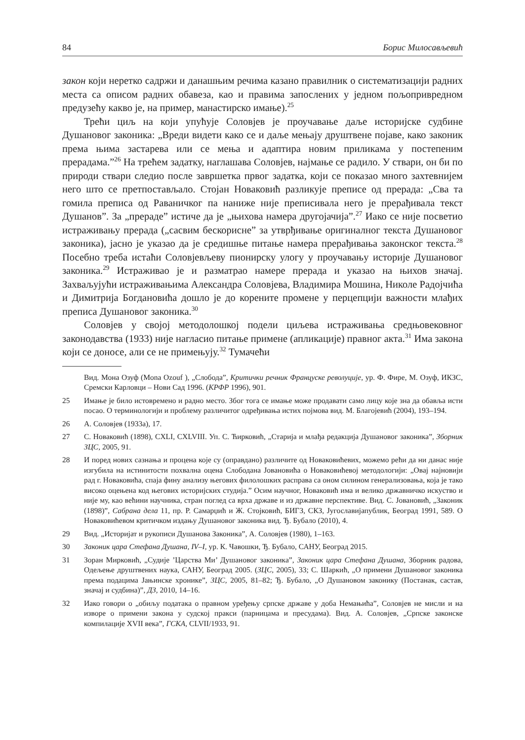84 Борис Милосављевић
закон који неретко садржи и данашњим речима казано правилник о систематизацији радних места са описом радних обавеза, као и правима запослених у једном пољопривредном предузећу какво је, на пример, манастирско имање).<sup>25</sup>
Трећи циљ на који упућује Соловјев је проучавање даље историјске судбине Душановог законика: „Вреди видети како се и даље мењају друштвене појаве, како законик према њима застарева или се мења и адаптира новим приликама у постепеним прерадама.”<sup>26</sup> На трећем задатку, наглашава Соловјев, најмање се радило. У ствари, он би по природи ствари следио после завршетка првог задатка, који се показао много захтевнијем него што се претпостављало. Стојан Новаковић разликује преписе од прерада: „Сва та гомила преписа од Раваничког па наниже није преписивала него је прерађивала текст Душанов”. За „прераде” истиче да је „њихова намера другојачија”.<sup>27</sup> Иако се није посветио истраживању прерада („сасвим бескорисне” за утврђивање оригиналног текста Душановог законика), јасно је указао да је средишње питање намера прерађивања законског текста.<sup>28</sup> Посебно треба истаћи Соловјевљеву пионирску улогу у проучавању историје Душановог законика.<sup>29</sup> Истраживао је и разматрао намере прерада и указао на њихов значај. Захваљујући истраживањима Александра Соловјева, Владимира Мошина, Николе Радојчића и Димитрија Богдановића дошло је до корените промене у перцепцији важности млађих преписа Душановог законика.<sup>30</sup>
Соловјев у својој методолошкој подели циљева истраживања средњовековног законодавства (1933) није нагласио питање примене (апликације) правног акта.<sup>31</sup> Има закона који се доносе, али се не примењују.<sup>32</sup> Тумачећи
Вид. Мона Озуф (Mona Ozouf ), „Слобода”, Критички речник Француске револуције, ур. Ф. Фире, М. Озуф, ИКЗС, Сремски Карловци – Нови Сад 1996. (КРФР 1996), 901.
25 Имање је било истовремено и радно место. Због тога се имање може продавати само лицу које зна да обавља исти посао. О терминологији и проблему различитог одређивања истих појмова вид. М. Благојевић (2004), 193–194.
26 А. Соловјев (1933а), 17.
27 С. Новаковић (1898), CXLI, CXLVIII. Уп. С. Ћирковић, „Старија и млађа редакција Душановог законика”, Зборник ЗЦС, 2005, 91.
28 И поред нових сазнања и процена које су (оправдано) различите од Новаковићевих, можемо рећи да ни данас није изгубила на истинитости похвална оцена Слободана Јовановића о Новаковићевој методологији: „Овај најновији рад г. Новаковића, спаја фину анализу његових филолошких расправа са оном силином генерализовања, која је тако високо оцењена код његових историјских студија.” Осим научног, Новаковић има и велико државничко искуство и није му, као већини научника, стран поглед са врха државе и из државне перспективе. Вид. С. Јовановић, „Законик (1898)”, Сабрана дела 11, пр. Р. Самарџић и Ж. Стојковић, БИГЗ, СКЗ, Југославијапублик, Београд 1991, 589. О Новаковићевом критичком издању Душановог законика вид. Ђ. Бубало (2010), 4.
29 Вид. „Историјат и рукописи Душанова Законика”, А. Соловјев (1980), 1–163.
30 Законик цара Стефана Душана, IV–I, ур. К. Чавошки, Ђ. Бубало, САНУ, Београд 2015.
31 Зоран Мирковић, „Судије ’Царства Ми’ Душановог законика”, Законик цара Стефана Душана, Зборник радова, Одељење друштвених наука, САНУ, Београд 2005. (ЗЦС, 2005), 33; С. Шаркић, „О примени Душановог законика према подацима Јањинске хронике”, ЗЦС, 2005, 81–82; Ђ. Бубало, „О Душановом законику (Постанак, састав, значај и судбина)”, ДЗ, 2010, 14–16.
32 Иако говори о „обиљу података о правном уређењу српске државе у доба Немањића”, Соловјев не мисли и на изворе о примени закона у судској пракси (парницама и пресудама). Вид. А. Соловјев, „Српске законске компилације XVII века”, ГСКА, CLVII/1933, 91.